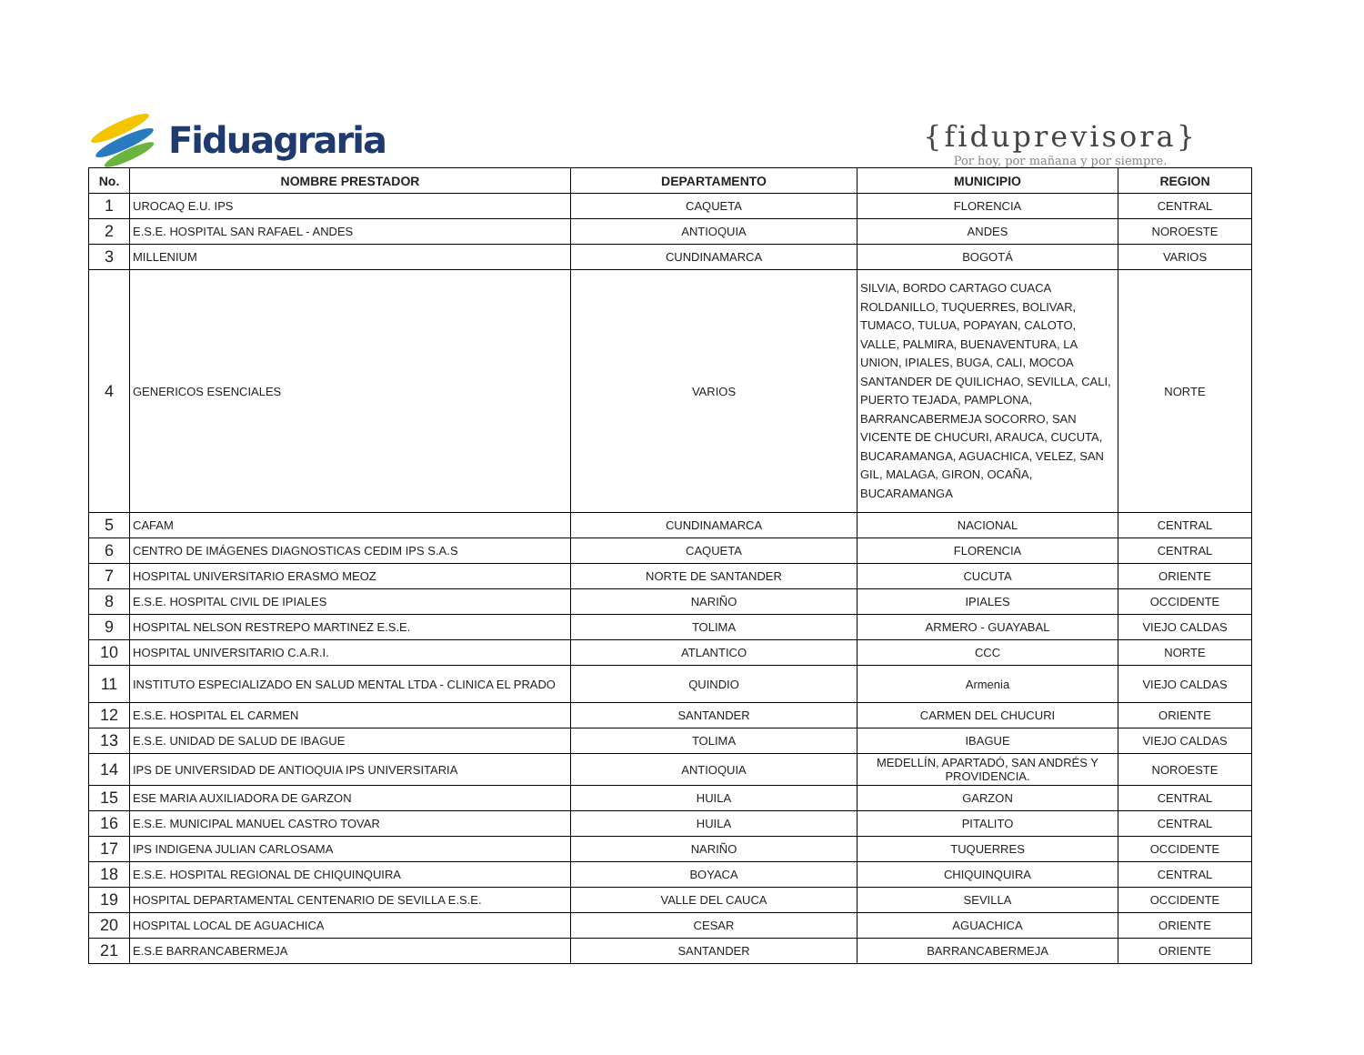Fiduagraria
{fiduprevisora}
Por hoy, por mañana y por siempre.
| No. | NOMBRE PRESTADOR | DEPARTAMENTO | MUNICIPIO | REGION |
| --- | --- | --- | --- | --- |
| 1 | UROCAQ E.U. IPS | CAQUETA | FLORENCIA | CENTRAL |
| 2 | E.S.E. HOSPITAL SAN RAFAEL - ANDES | ANTIOQUIA | ANDES | NOROESTE |
| 3 | MILLENIUM | CUNDINAMARCA | BOGOTÁ | VARIOS |
| 4 | GENERICOS ESENCIALES | VARIOS | SILVIA, BORDO CARTAGO CUACA ROLDANILLO, TUQUERRES, BOLIVAR, TUMACO, TULUA, POPAYAN, CALOTO, VALLE, PALMIRA, BUENAVENTURA, LA UNION, IPIALES, BUGA, CALI, MOCOA SANTANDER DE QUILICHAO, SEVILLA, CALI, PUERTO TEJADA, PAMPLONA, BARRANCABERMEJA SOCORRO, SAN VICENTE DE CHUCURI, ARAUCA, CUCUTA, BUCARAMANGA, AGUACHICA, VELEZ, SAN GIL, MALAGA, GIRON, OCAÑA, BUCARAMANGA | NORTE |
| 5 | CAFAM | CUNDINAMARCA | NACIONAL | CENTRAL |
| 6 | CENTRO DE IMÁGENES DIAGNOSTICAS CEDIM IPS S.A.S | CAQUETA | FLORENCIA | CENTRAL |
| 7 | HOSPITAL UNIVERSITARIO ERASMO MEOZ | NORTE DE SANTANDER | CUCUTA | ORIENTE |
| 8 | E.S.E. HOSPITAL CIVIL DE IPIALES | NARIÑO | IPIALES | OCCIDENTE |
| 9 | HOSPITAL NELSON RESTREPO MARTINEZ E.S.E. | TOLIMA | ARMERO - GUAYABAL | VIEJO CALDAS |
| 10 | HOSPITAL UNIVERSITARIO C.A.R.I. | ATLANTICO | CCC | NORTE |
| 11 | INSTITUTO ESPECIALIZADO EN SALUD MENTAL LTDA - CLINICA EL PRADO | QUINDIO | Armenia | VIEJO CALDAS |
| 12 | E.S.E. HOSPITAL EL CARMEN | SANTANDER | CARMEN DEL CHUCURI | ORIENTE |
| 13 | E.S.E. UNIDAD DE SALUD DE IBAGUE | TOLIMA | IBAGUE | VIEJO CALDAS |
| 14 | IPS DE UNIVERSIDAD DE ANTIOQUIA IPS UNIVERSITARIA | ANTIOQUIA | MEDELLÍN, APARTADÓ, SAN ANDRÉS Y PROVIDENCIA. | NOROESTE |
| 15 | ESE MARIA AUXILIADORA DE GARZON | HUILA | GARZON | CENTRAL |
| 16 | E.S.E. MUNICIPAL MANUEL CASTRO TOVAR | HUILA | PITALITO | CENTRAL |
| 17 | IPS INDIGENA JULIAN CARLOSAMA | NARIÑO | TUQUERRES | OCCIDENTE |
| 18 | E.S.E. HOSPITAL REGIONAL DE CHIQUINQUIRA | BOYACA | CHIQUINQUIRA | CENTRAL |
| 19 | HOSPITAL DEPARTAMENTAL CENTENARIO DE SEVILLA E.S.E. | VALLE DEL CAUCA | SEVILLA | OCCIDENTE |
| 20 | HOSPITAL LOCAL DE AGUACHICA | CESAR | AGUACHICA | ORIENTE |
| 21 | E.S.E BARRANCABERMEJA | SANTANDER | BARRANCABERMEJA | ORIENTE |